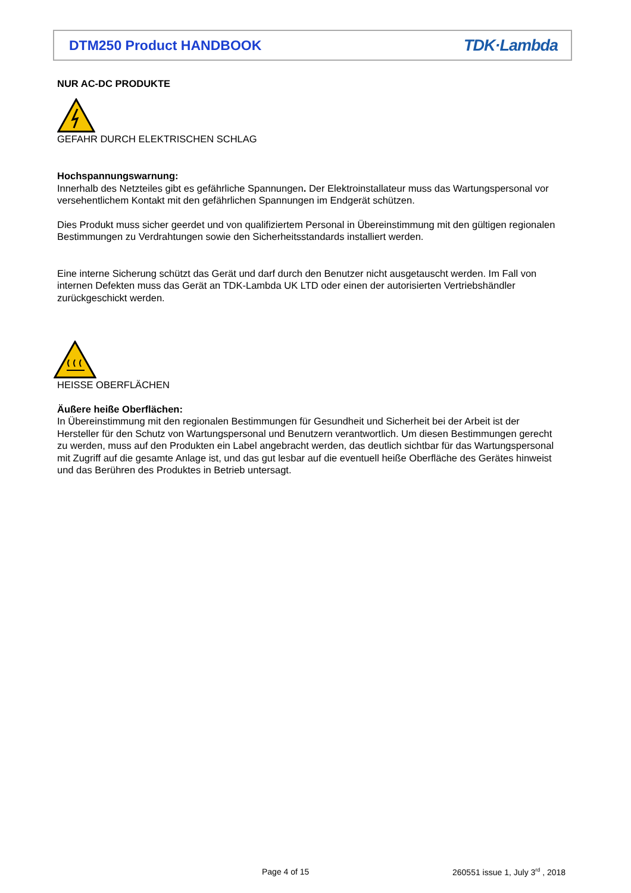DTM250 Product HANDBOOK TDK·Lambda
NUR AC-DC PRODUKTE
GEFAHR DURCH ELEKTRISCHEN SCHLAG
Hochspannungswarnung:
Innerhalb des Netzteiles gibt es gefährliche Spannungen. Der Elektroinstallateur muss das Wartungspersonal vor versehentlichem Kontakt mit den gefährlichen Spannungen im Endgerät schützen.
Dies Produkt muss sicher geerdet und von qualifiziertem Personal in Übereinstimmung mit den gültigen regionalen Bestimmungen zu Verdrahtungen sowie den Sicherheitsstandards installiert werden.
Eine interne Sicherung schützt das Gerät und darf durch den Benutzer nicht ausgetauscht werden. Im Fall von internen Defekten muss das Gerät an TDK-Lambda UK LTD oder einen der autorisierten Vertriebshändler zurückgeschickt werden.
HEISSE OBERFLÄCHEN
Äußere heiße Oberflächen:
In Übereinstimmung mit den regionalen Bestimmungen für Gesundheit und Sicherheit bei der Arbeit ist der Hersteller für den Schutz von Wartungspersonal und Benutzern verantwortlich. Um diesen Bestimmungen gerecht zu werden, muss auf den Produkten ein Label angebracht werden, das deutlich sichtbar für das Wartungspersonal mit Zugriff auf die gesamte Anlage ist, und das gut lesbar auf die eventuell heiße Oberfläche des Gerätes hinweist und das Berühren des Produktes in Betrieb untersagt.
Page 4 of 15
260551 issue 1, July 3<sup>rd</sup> , 2018